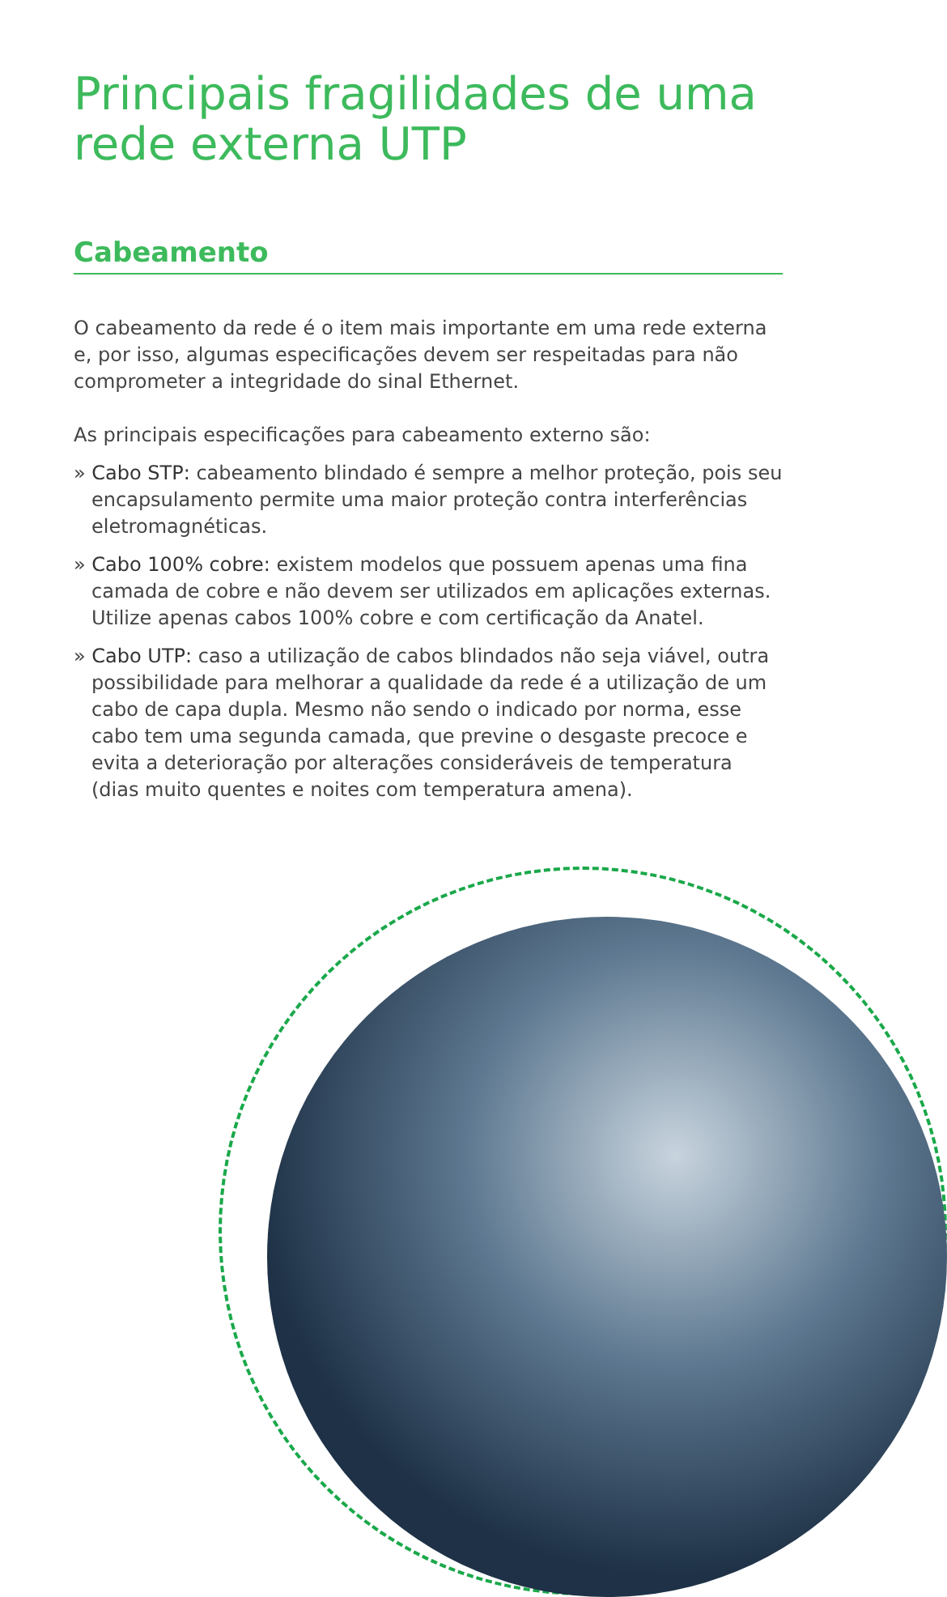Principais fragilidades de uma rede externa UTP
Cabeamento
O cabeamento da rede é o item mais importante em uma rede externa e, por isso, algumas especificações devem ser respeitadas para não comprometer a integridade do sinal Ethernet.
As principais especificações para cabeamento externo são:
» Cabo STP: cabeamento blindado é sempre a melhor proteção, pois seu encapsulamento permite uma maior proteção contra interferências eletromagnéticas.
» Cabo 100% cobre: existem modelos que possuem apenas uma fina camada de cobre e não devem ser utilizados em aplicações externas. Utilize apenas cabos 100% cobre e com certificação da Anatel.
» Cabo UTP: caso a utilização de cabos blindados não seja viável, outra possibilidade para melhorar a qualidade da rede é a utilização de um cabo de capa dupla. Mesmo não sendo o indicado por norma, esse cabo tem uma segunda camada, que previne o desgaste precoce e evita a deterioração por alterações consideráveis de temperatura (dias muito quentes e noites com temperatura amena).